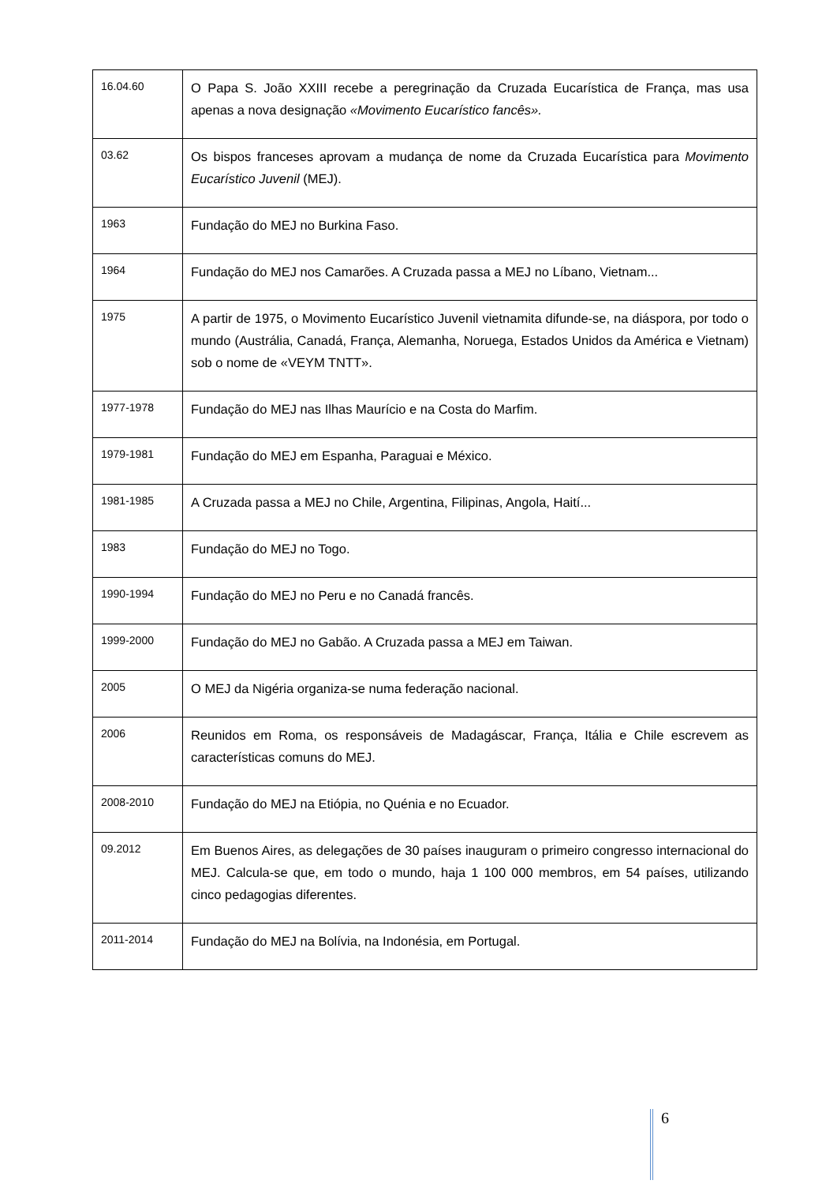| 16.04.60 | O Papa S. João XXIII recebe a peregrinação da Cruzada Eucarística de França, mas usa apenas a nova designação «Movimento Eucarístico fancês». |
| 03.62 | Os bispos franceses aprovam a mudança de nome da Cruzada Eucarística para Movimento Eucarístico Juvenil (MEJ). |
| 1963 | Fundação do MEJ no Burkina Faso. |
| 1964 | Fundação do MEJ nos Camarões. A Cruzada passa a MEJ no Líbano, Vietnam... |
| 1975 | A partir de 1975, o Movimento Eucarístico Juvenil vietnamita difunde-se, na diáspora, por todo o mundo (Austrália, Canadá, França, Alemanha, Noruega, Estados Unidos da América e Vietnam) sob o nome de «VEYM TNTT». |
| 1977-1978 | Fundação do MEJ nas Ilhas Maurício e na Costa do Marfim. |
| 1979-1981 | Fundação do MEJ em Espanha, Paraguai e México. |
| 1981-1985 | A Cruzada passa a MEJ no Chile, Argentina, Filipinas, Angola, Haití... |
| 1983 | Fundação do MEJ no Togo. |
| 1990-1994 | Fundação do MEJ no Peru e no Canadá francês. |
| 1999-2000 | Fundação do MEJ no Gabão. A Cruzada passa a MEJ em Taiwan. |
| 2005 | O MEJ da Nigéria organiza-se numa federação nacional. |
| 2006 | Reunidos em Roma, os responsáveis de Madagáscar, França, Itália e Chile escrevem as características comuns do MEJ. |
| 2008-2010 | Fundação do MEJ na Etiópia, no Quénia e no Ecuador. |
| 09.2012 | Em Buenos Aires, as delegações de 30 países inauguram o primeiro congresso internacional do MEJ. Calcula-se que, em todo o mundo, haja 1 100 000 membros, em 54 países, utilizando cinco pedagogias diferentes. |
| 2011-2014 | Fundação do MEJ na Bolívia, na Indonésia, em Portugal. |
6